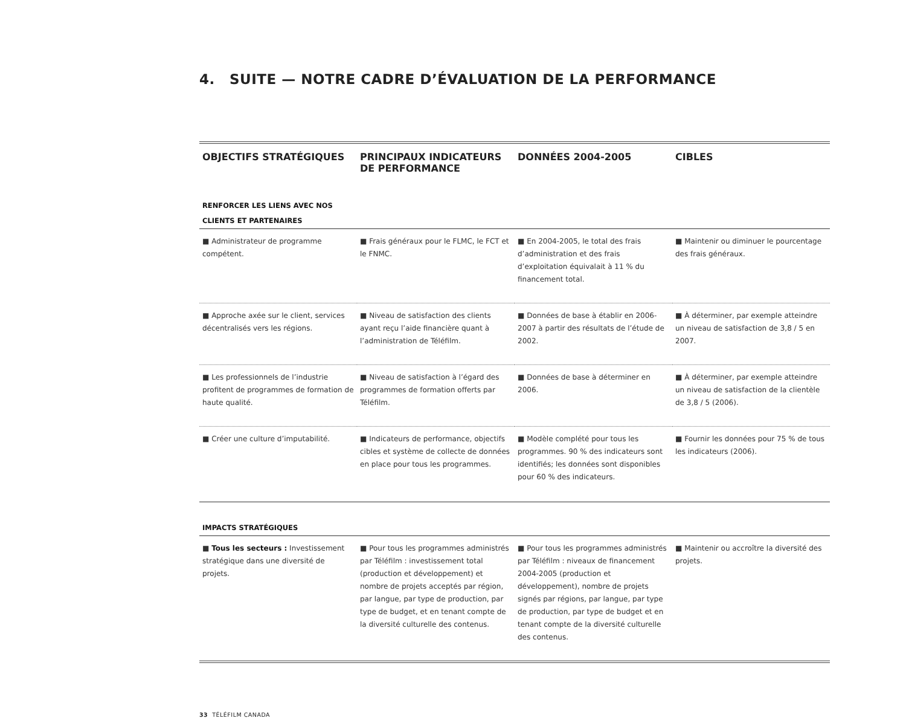4. SUITE — NOTRE CADRE D’ÉVALUATION DE LA PERFORMANCE
| OBJECTIFS STRATÉGIQUES | PRINCIPAUX INDICATEURS DE PERFORMANCE | DONNÉES 2004-2005 | CIBLES |
| --- | --- | --- | --- |
| RENFORCER LES LIENS AVEC NOS CLIENTS ET PARTENAIRES | | | |
| ■ Administrateur de programme compétent. | ■ Frais généraux pour le FLMC, le FCT et le FNMC. | ■ En 2004-2005, le total des frais d’administration et des frais d’exploitation équivalait à 11 % du financement total. | ■ Maintenir ou diminuer le pourcentage des frais généraux. |
| ■ Approche axée sur le client, services décentralisés vers les régions. | ■ Niveau de satisfaction des clients ayant reçu l’aide financière quant à l’administration de Téléfilm. | ■ Données de base à établir en 2006-2007 à partir des résultats de l’étude de 2002. | ■ À déterminer, par exemple atteindre un niveau de satisfaction de 3,8 / 5 en 2007. |
| ■ Les professionnels de l’industrie profitent de programmes de formation de haute qualité. | ■ Niveau de satisfaction à l’égard des programmes de formation offerts par Téléfilm. | ■ Données de base à déterminer en 2006. | ■ À déterminer, par exemple atteindre un niveau de satisfaction de la clientèle de 3,8 / 5 (2006). |
| ■ Créer une culture d’imputabilité. | ■ Indicateurs de performance, objectifs cibles et système de collecte de données en place pour tous les programmes. | ■ Modèle complété pour tous les programmes. 90 % des indicateurs sont identifiés; les données sont disponibles pour 60 % des indicateurs. | ■ Fournir les données pour 75 % de tous les indicateurs (2006). |
| IMPACTS STRATÉGIQUES | | | |
| ■ Tous les secteurs : Investissement stratégique dans une diversité de projets. | ■ Pour tous les programmes administrés par Téléfilm : investissement total (production et développement) et nombre de projets acceptés par région, par langue, par type de production, par type de budget, et en tenant compte de la diversité culturelle des contenus. | ■ Pour tous les programmes administrés par Téléfilm : niveaux de financement 2004-2005 (production et développement), nombre de projets signés par régions, par langue, par type de production, par type de budget et en tenant compte de la diversité culturelle des contenus. | ■ Maintenir ou accroître la diversité des projets. |
33 TÉLÉFILM CANADA